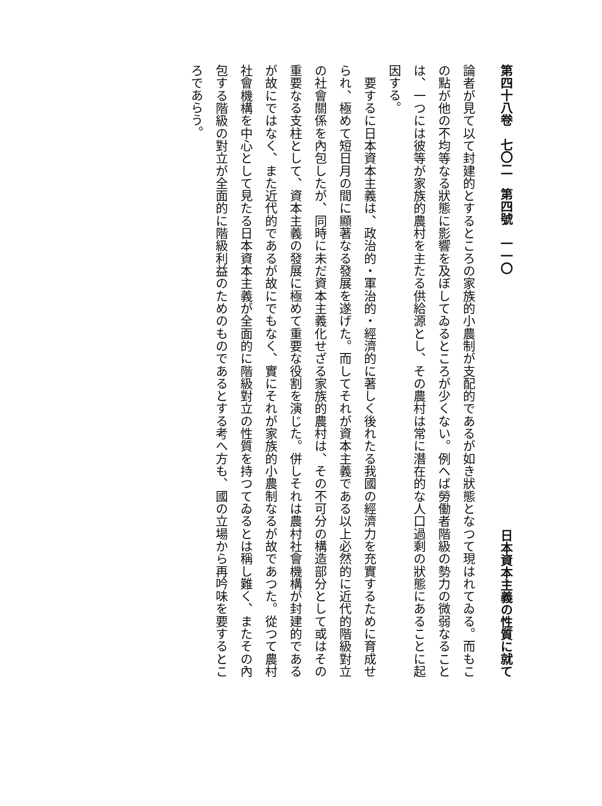第四十八卷　七〇二　第四號　一一〇 日本資本主義の性質に就て
論者が見て以て封建的とするところの家族的小農制が支配的であるが如き狀態となつて現はれてゐる。而もこの點が他の不均等なる狀態に影響を及ぼしてゐるところが少くない。例へば勞働者階級の勢力の微弱なることは、一つには彼等が家族的農村を主たる供給源とし、その農村は常に潛在的な人口過剩の狀態にあることに起因する。
　要するに日本資本主義は、政治的・軍治的・經濟的に著しく後れたる我國の經濟力を充實するために育成せられ、極めて短日月の間に顯著なる發展を遂げた。而してそれが資本主義である以上必然的に近代的階級對立の社會關係を內包したが、同時に未だ資本主義化せざる家族的農村は、その不可分の構造部分として或はその重要なる支柱として、資本主義の發展に極めて重要な役割を演じた。併しそれは農村社會機構が封建的であるが故にではなく、また近代的であるが故にでもなく、實にそれが家族的小農制なるが故であつた。從つて農村社會機構を中心として見たる日本資本主義が全面的に階級對立の性質を持つてゐるとは稱し難く、またその內包する階級の對立が全面的に階級利益のためのものであるとする考へ方も、國の立場から再吟味を要するところであらう。